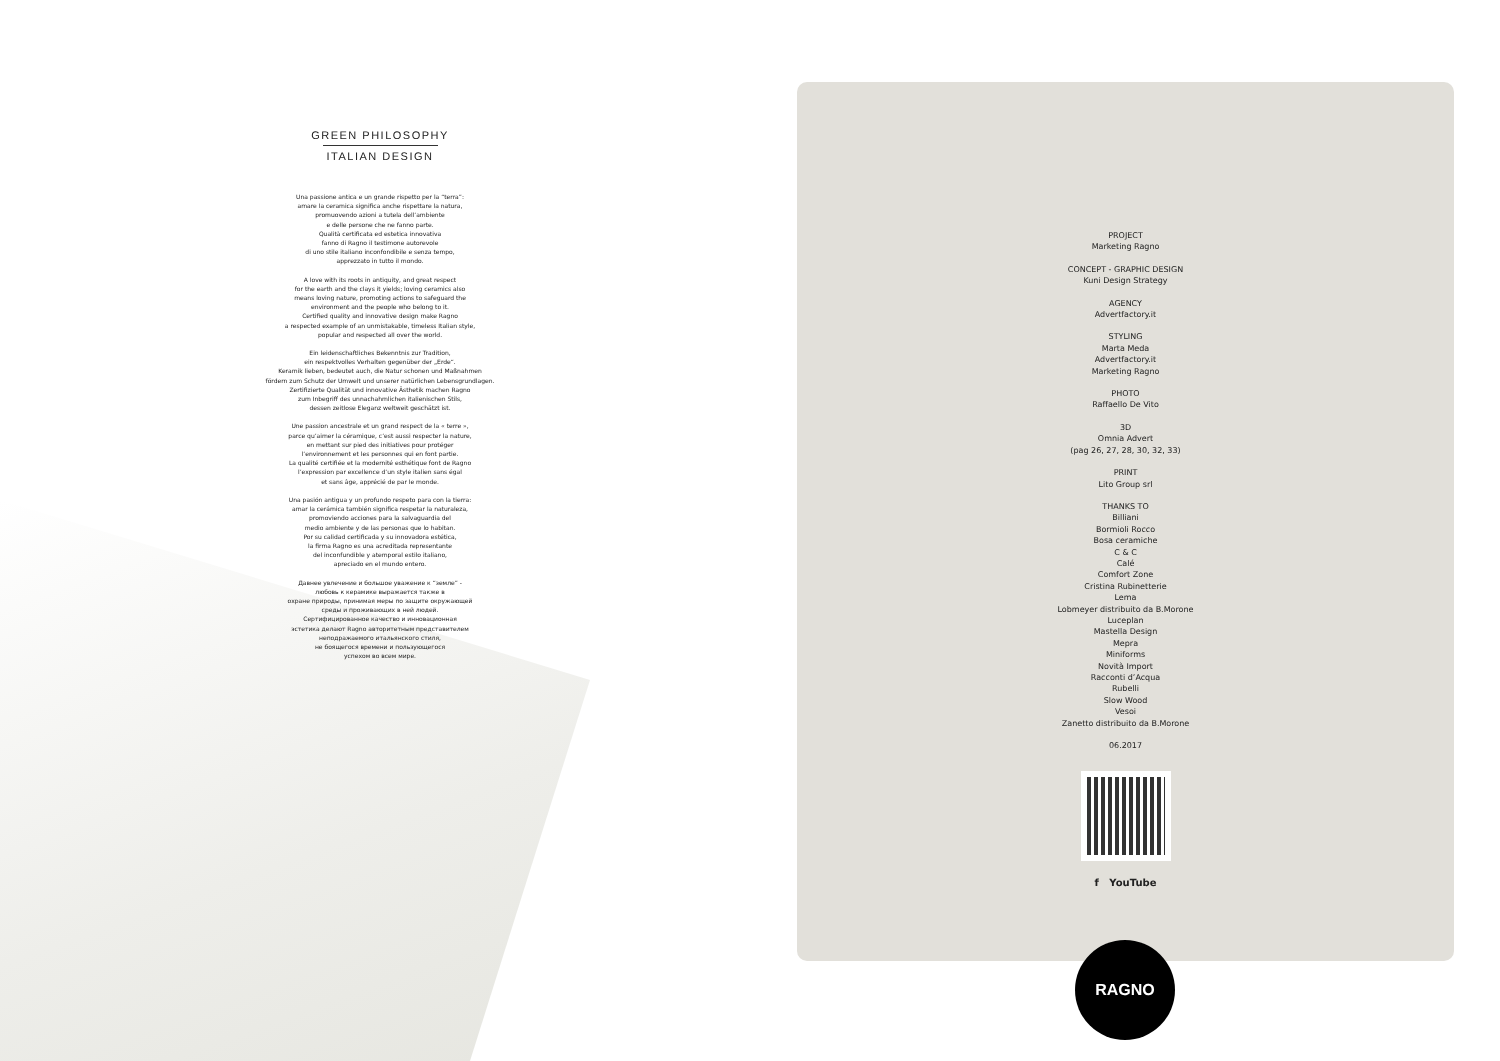GREEN PHILOSOPHY
ITALIAN DESIGN
Una passione antica e un grande rispetto per la “terra”:
amare la ceramica significa anche rispettare la natura,
promuovendo azioni a tutela dell’ambiente
e delle persone che ne fanno parte.
Qualità certificata ed estetica innovativa
fanno di Ragno il testimone autorevole
di uno stile italiano inconfondibile e senza tempo,
apprezzato in tutto il mondo.
A love with its roots in antiquity, and great respect
for the earth and the clays it yields; loving ceramics also
means loving nature, promoting actions to safeguard the
environment and the people who belong to it.
Certified quality and innovative design make Ragno
a respected example of an unmistakable, timeless Italian style,
popular and respected all over the world.
Ein leidenschaftliches Bekenntnis zur Tradition,
ein respektvolles Verhalten gegenüber der „Erde“.
Keramik lieben, bedeutet auch, die Natur schonen und Maßnahmen
fördern zum Schutz der Umwelt und unserer natürlichen Lebensgrundlagen.
Zertifizierte Qualität und innovative Ästhetik machen Ragno
zum Inbegriff des unnachahmlichen italienischen Stils,
dessen zeitlose Eleganz weltweit geschätzt ist.
Une passion ancestrale et un grand respect de la « terre »,
parce qu’aimer la céramique, c’est aussi respecter la nature,
en mettant sur pied des initiatives pour protéger
l’environnement et les personnes qui en font partie.
La qualité certifiée et la modernité esthétique font de Ragno
l’expression par excellence d’un style italien sans égal
et sans âge, apprécié de par le monde.
Una pasión antigua y un profundo respeto para con la tierra:
amar la cerámica también significa respetar la naturaleza,
promoviendo acciones para la salvaguardia del
medio ambiente y de las personas que lo habitan.
Por su calidad certificada y su innovadora estética,
la firma Ragno es una acreditada representante
del inconfundible y atemporal estilo italiano,
apreciado en el mundo entero.
Давнее увлечение и большое уважение к “земле” -
любовь к керамике выражается также в
охране природы, принимая меры по защите окружающей
среды и проживающих в ней людей.
Сертифицированное качество и инновационная
эстетика делают Ragno авторитетным представителем
неподражаемого итальянского стиля,
не боящегося времени и пользующегося
успехом во всем мире.
PROJECT
Marketing Ragno
CONCEPT - GRAPHIC DESIGN
Kuni Design Strategy
AGENCY
Advertfactory.it
STYLING
Marta Meda
Advertfactory.it
Marketing Ragno
PHOTO
Raffaello De Vito
3D
Omnia Advert
(pag 26, 27, 28, 30, 32, 33)
PRINT
Lito Group srl
THANKS TO
Billiani
Bormioli Rocco
Bosa ceramiche
C & C
Calé
Comfort Zone
Cristina Rubinetterie
Lema
Lobmeyer distribuito da B.Morone
Luceplan
Mastella Design
Mepra
Miniforms
Novità Import
Racconti d’Acqua
Rubelli
Slow Wood
Vesoi
Zanetto distribuito da B.Morone
06.2017
f YouTube
RAGNO